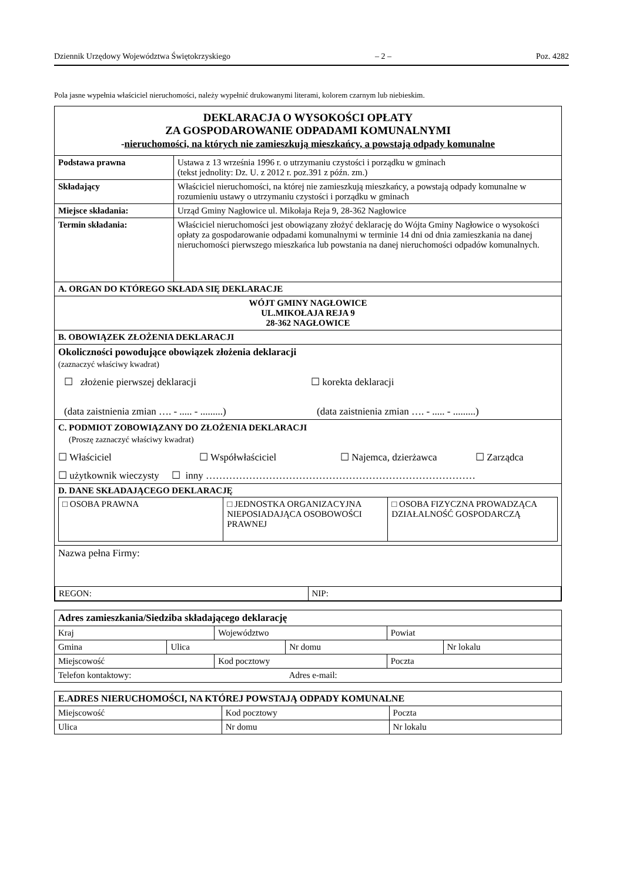Dziennik Urzędowy Województwa Świętokrzyskiego – 2 – Poz. 4282
Pola jasne wypełnia właściciel nieruchomości, należy wypełnić drukowanymi literami, kolorem czarnym lub niebieskim.
| DEKLARACJA O WYSOKOŚCI OPŁATY ZA GOSPODAROWANIE ODPADAMI KOMUNALNYMI - nieruchomości, na których nie zamieszkują mieszkańcy, a powstają odpady komunalne | |
| Podstawa prawna | Ustawa z 13 września 1996 r. o utrzymaniu czystości i porządku w gminach (tekst jednolity: Dz. U. z 2012 r. poz.391 z późn. zm.) |
| Składający | Właściciel nieruchomości, na której nie zamieszkują mieszkańcy, a powstają odpady komunalne w rozumieniu ustawy o utrzymaniu czystości i porządku w gminach |
| Miejsce składania: | Urząd Gminy Nagłowice ul. Mikołaja Reja 9, 28-362 Nagłowice |
| Termin składania: | Właściciel nieruchomości jest obowiązany złożyć deklarację do Wójta Gminy Nagłowice o wysokości opłaty za gospodarowanie odpadami komunalnymi w terminie 14 dni od dnia zamieszkania na danej nieruchomości pierwszego mieszkańca lub powstania na danej nieruchomości odpadów komunalnych. |
| A. ORGAN DO KTÓREGO SKŁADA SIĘ DEKLARACJE | |
| WÓJT GMINY NAGŁOWICE UL.MIKOŁAJA REJA 9 28-362 NAGŁOWICE | |
| B. OBOWIĄZEK ZŁOŻENIA DEKLARACJI | |
| Okoliczności powodujące obowiązek złożenia deklaracji (zaznaczyć właściwy kwadrat) ☐ złożenie pierwszej deklaracji ☐ korekta deklaracji (data zaistnienia zmian …. - ..... - .........) (data zaistnienia zmian …. - ..... - .........) | |
| C. PODMIOT ZOBOWIĄZANY DO ZŁOŻENIA DEKLARACJI (Proszę zaznaczyć właściwy kwadrat) ☐ Właściciel ☐ Współwłaściciel ☐ Najemca, dzierżawca ☐ Zarządca ☐ użytkownik wieczysty ☐ inny ……………………………………………………………………… | |
| D. DANE SKŁADAJĄCEGO DEKLARACJĘ / □ OSOBA PRAWNA / □ JEDNOSTKA ORGANIZACYJNA NIEPOSIADAJĄCA OSOBOWOŚCI PRAWNEJ / □ OSOBA FIZYCZNA PROWADZĄCA DZIAŁALNOŚĆ GOSPODARCZĄ / | |
| Nazwa pełna Firmy: / REGON: / NIP: / | |
| Adres zamieszkania/Siedziba składającego deklarację | | | | | |
| Kraj | | Województwo | | Powiat | |
| Gmina | Ulica | | Nr domu | | Nr lokalu |
| Miejscowość | | Kod pocztowy | | Poczta | |
| Telefon kontaktowy: | | | Adres e-mail: | | |
| E.ADRES NIERUCHOMOŚCI, NA KTÓREJ POWSTAJĄ ODPADY KOMUNALNE | | |
| Miejscowość | Kod pocztowy | Poczta |
| Ulica | Nr domu | Nr lokalu |